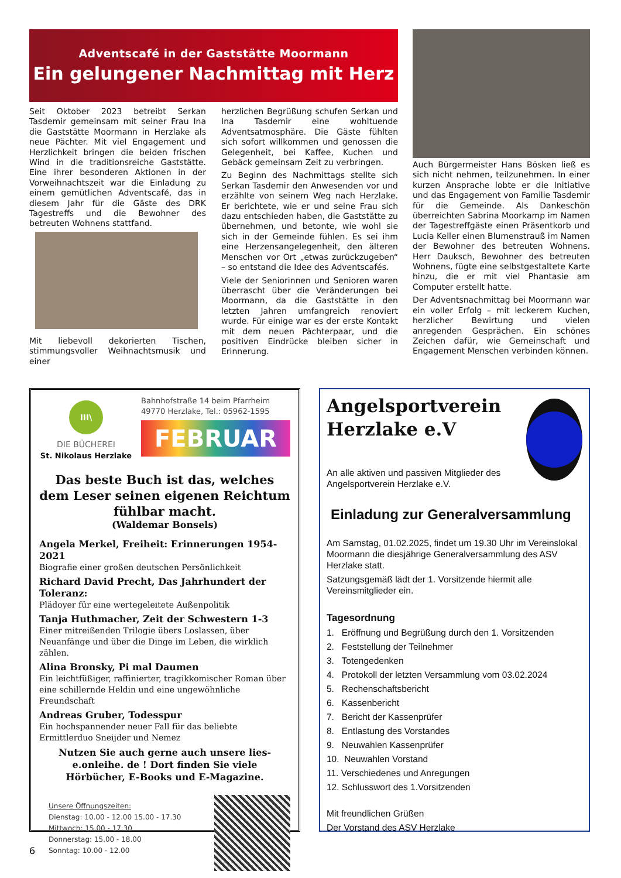Adventscafé in der Gaststätte Moormann
Ein gelungener Nachmittag mit Herz
Seit Oktober 2023 betreibt Serkan Tasdemir gemeinsam mit seiner Frau Ina die Gaststätte Moormann in Herzlake als neue Pächter. Mit viel Engagement und Herzlichkeit bringen die beiden frischen Wind in die traditionsreiche Gaststätte. Eine ihrer besonderen Aktionen in der Vorweihnachtszeit war die Einladung zu einem gemütlichen Adventscafé, das in diesem Jahr für die Gäste des DRK Tagestreffs und die Bewohner des betreuten Wohnens stattfand.
Mit liebevoll dekorierten Tischen, stimmungsvoller Weihnachtsmusik und einer
herzlichen Begrüßung schufen Serkan und Ina Tasdemir eine wohltuende Adventsatmosphäre. Die Gäste fühlten sich sofort willkommen und genossen die Gelegenheit, bei Kaffee, Kuchen und Gebäck gemeinsam Zeit zu verbringen.
Zu Beginn des Nachmittags stellte sich Serkan Tasdemir den Anwesenden vor und erzählte von seinem Weg nach Herzlake. Er berichtete, wie er und seine Frau sich dazu entschieden haben, die Gaststätte zu übernehmen, und betonte, wie wohl sie sich in der Gemeinde fühlen. Es sei ihm eine Herzensangelegenheit, den älteren Menschen vor Ort „etwas zurückzugeben“ – so entstand die Idee des Adventscafés.
Viele der Seniorinnen und Senioren waren überrascht über die Veränderungen bei Moormann, da die Gaststätte in den letzten Jahren umfangreich renoviert wurde. Für einige war es der erste Kontakt mit dem neuen Pächterpaar, und die positiven Eindrücke bleiben sicher in Erinnerung.
Auch Bürgermeister Hans Bösken ließ es sich nicht nehmen, teilzunehmen. In einer kurzen Ansprache lobte er die Initiative und das Engagement von Familie Tasdemir für die Gemeinde. Als Dankeschön überreichten Sabrina Moorkamp im Namen der Tagestreffgäste einen Präsentkorb und Lucia Keller einen Blumenstrauß im Namen der Bewohner des betreuten Wohnens. Herr Dauksch, Bewohner des betreuten Wohnens, fügte eine selbstgestaltete Karte hinzu, die er mit viel Phantasie am Computer erstellt hatte.
Der Adventsnachmittag bei Moormann war ein voller Erfolg – mit leckerem Kuchen, herzlicher Bewirtung und vielen anregenden Gesprächen. Ein schönes Zeichen dafür, wie Gemeinschaft und Engagement Menschen verbinden können.
III\
DIE BÜCHEREI
St. Nikolaus Herzlake
Bahnhofstraße 14 beim Pfarrheim
49770 Herzlake, Tel.: 05962-1595
FEBRUAR
Das beste Buch ist das, welches dem Leser seinen eigenen Reichtum fühlbar macht.
(Waldemar Bonsels)
Angela Merkel, Freiheit: Erinnerungen 1954-2021
Biografie einer großen deutschen Persönlichkeit
Richard David Precht, Das Jahrhundert der Toleranz:
Plädoyer für eine wertegeleitete Außenpolitik
Tanja Huthmacher, Zeit der Schwestern 1-3
Einer mitreißenden Trilogie übers Loslassen, über Neuanfänge und über die Dinge im Leben, die wirklich zählen.
Alina Bronsky, Pi mal Daumen
Ein leichtfüßiger, raffinierter, tragikkomischer Roman über eine schillernde Heldin und eine ungewöhnliche Freundschaft
Andreas Gruber, Todesspur
Ein hochspannender neuer Fall für das beliebte Ermittlerduo Sneijder und Nemez
Nutzen Sie auch gerne auch unsere lies-e.onleihe. de ! Dort finden Sie viele Hörbücher, E-Books und E-Magazine.
Unsere Öffnungszeiten:
Dienstag: 10.00 - 12.00 15.00 - 17.30
Mittwoch: 15.00 - 17.30
Donnerstag: 15.00 - 18.00
Sonntag: 10.00 - 12.00
Angelsportverein
Herzlake e.V
An alle aktiven und passiven Mitglieder des Angelsportverein Herzlake e.V.
Einladung zur Generalversammlung
Am Samstag, 01.02.2025, findet um 19.30 Uhr im Vereinslokal Moormann die diesjährige Generalversammlung des ASV Herzlake statt.
Satzungsgemäß lädt der 1. Vorsitzende hiermit alle Vereinsmitglieder ein.
Tagesordnung
1. Eröffnung und Begrüßung durch den 1. Vorsitzenden
2. Feststellung der Teilnehmer
3. Totengedenken
4. Protokoll der letzten Versammlung vom 03.02.2024
5. Rechenschaftsbericht
6. Kassenbericht
7. Bericht der Kassenprüfer
8. Entlastung des Vorstandes
9. Neuwahlen Kassenprüfer
10. Neuwahlen Vorstand
11. Verschiedenes und Anregungen
12. Schlusswort des 1.Vorsitzenden
Mit freundlichen Grüßen
Der Vorstand des ASV Herzlake
6